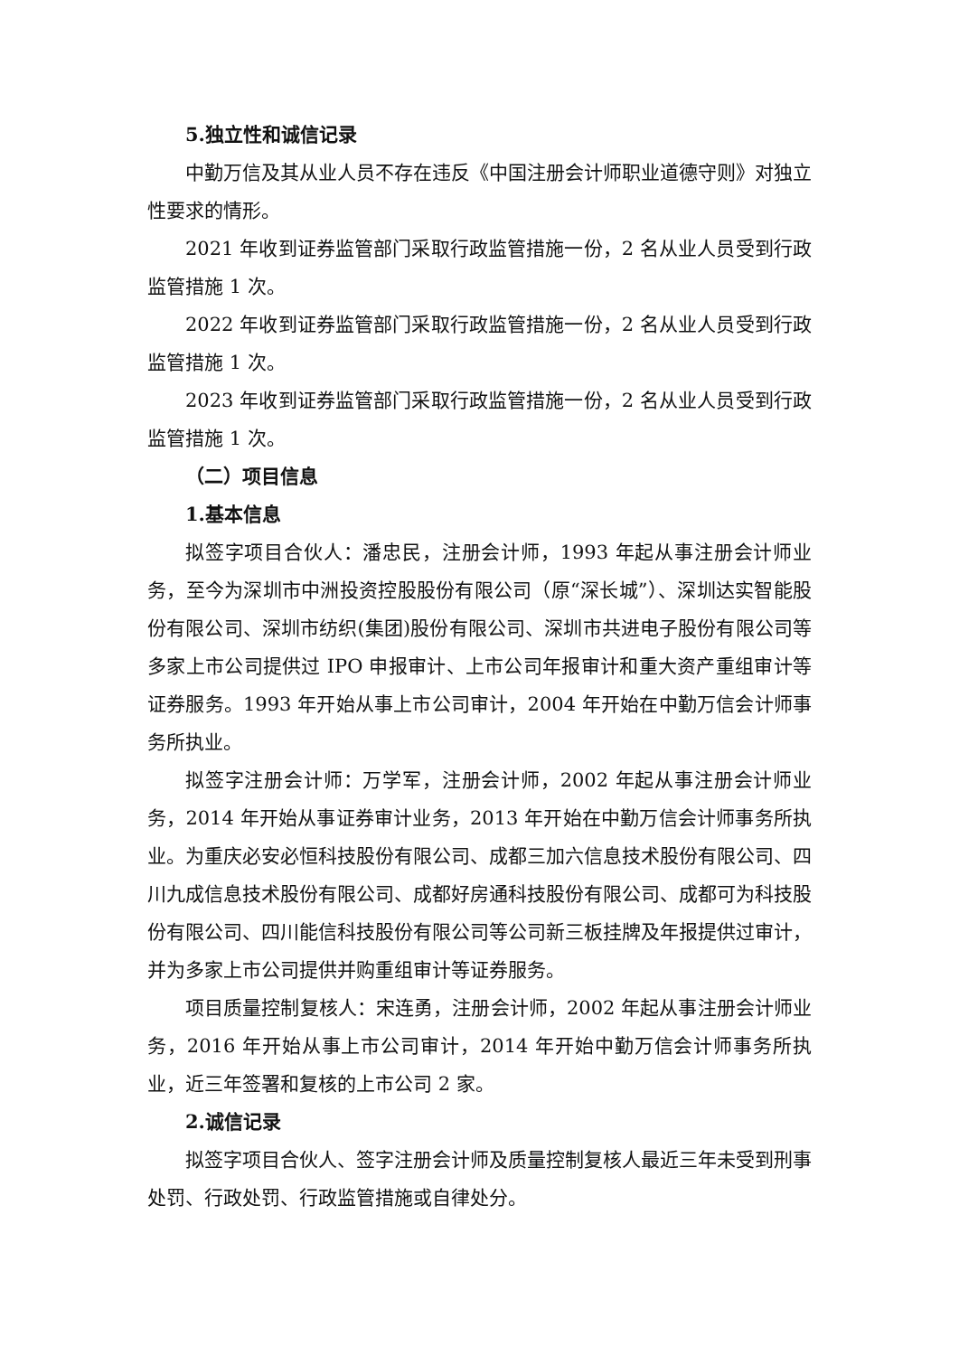5.独立性和诚信记录
中勤万信及其从业人员不存在违反《中国注册会计师职业道德守则》对独立性要求的情形。
2021 年收到证券监管部门采取行政监管措施一份，2 名从业人员受到行政监管措施 1 次。
2022 年收到证券监管部门采取行政监管措施一份，2 名从业人员受到行政监管措施 1 次。
2023 年收到证券监管部门采取行政监管措施一份，2 名从业人员受到行政监管措施 1 次。
（二）项目信息
1.基本信息
拟签字项目合伙人：潘忠民，注册会计师，1993 年起从事注册会计师业务，至今为深圳市中洲投资控股股份有限公司（原“深长城”）、深圳达实智能股份有限公司、深圳市纺织(集团)股份有限公司、深圳市共进电子股份有限公司等多家上市公司提供过 IPO 申报审计、上市公司年报审计和重大资产重组审计等证券服务。1993 年开始从事上市公司审计，2004 年开始在中勤万信会计师事务所执业。
拟签字注册会计师：万学军，注册会计师，2002 年起从事注册会计师业务，2014 年开始从事证券审计业务，2013 年开始在中勤万信会计师事务所执业。为重庆必安必恒科技股份有限公司、成都三加六信息技术股份有限公司、四川九成信息技术股份有限公司、成都好房通科技股份有限公司、成都可为科技股份有限公司、四川能信科技股份有限公司等公司新三板挂牌及年报提供过审计，并为多家上市公司提供并购重组审计等证券服务。
项目质量控制复核人：宋连勇，注册会计师，2002 年起从事注册会计师业务，2016 年开始从事上市公司审计，2014 年开始中勤万信会计师事务所执业，近三年签署和复核的上市公司 2 家。
2.诚信记录
拟签字项目合伙人、签字注册会计师及质量控制复核人最近三年未受到刑事处罚、行政处罚、行政监管措施或自律处分。